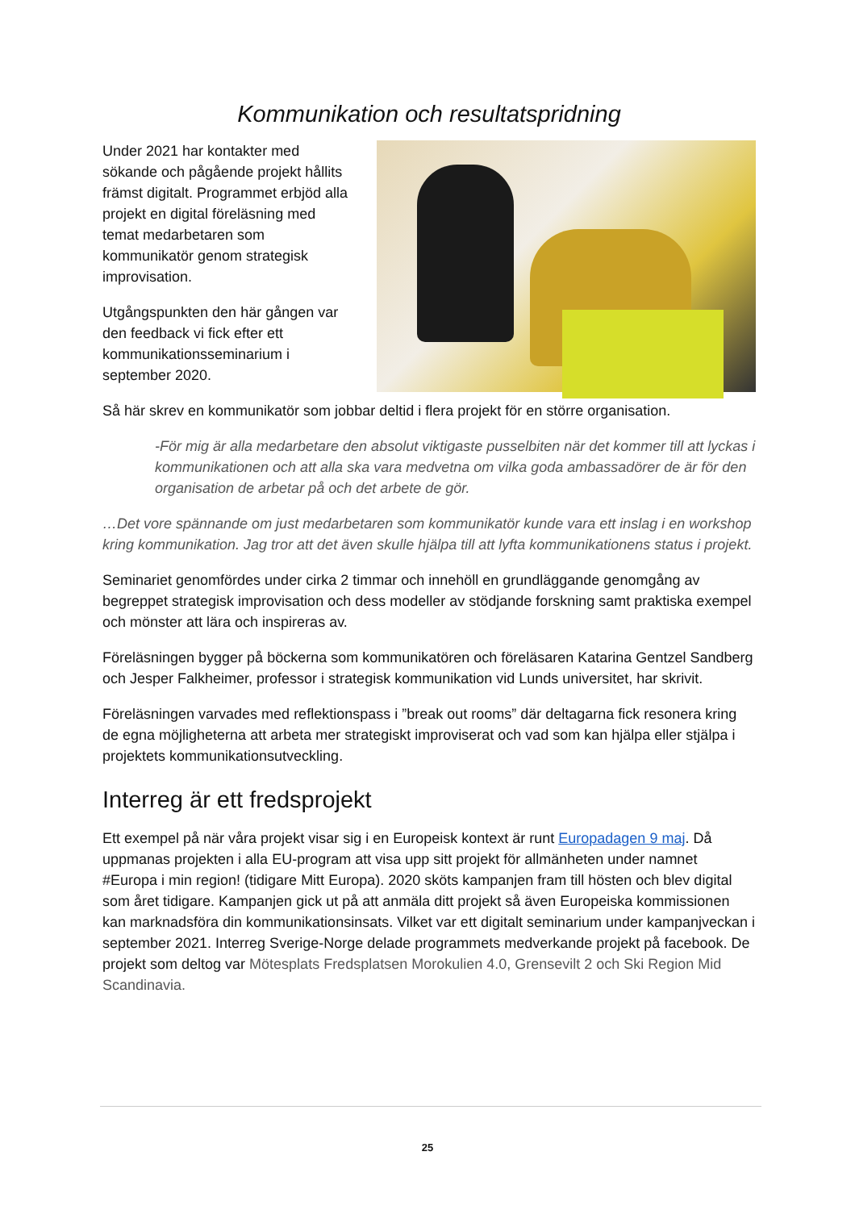Kommunikation och resultatspridning
Under 2021 har kontakter med sökande och pågående projekt hållits främst digitalt. Programmet erbjöd alla projekt en digital föreläsning med temat medarbetaren som kommunikatör genom strategisk improvisation.
Utgångspunkten den här gången var den feedback vi fick efter ett kommunikationsseminarium i september 2020.
Så här skrev en kommunikatör som jobbar deltid i flera projekt för en större organisation.
-För mig är alla medarbetare den absolut viktigaste pusselbiten när det kommer till att lyckas i kommunikationen och att alla ska vara medvetna om vilka goda ambassadörer de är för den organisation de arbetar på och det arbete de gör.
…Det vore spännande om just medarbetaren som kommunikatör kunde vara ett inslag i en workshop kring kommunikation. Jag tror att det även skulle hjälpa till att lyfta kommunikationens status i projekt.
Seminariet genomfördes under cirka 2 timmar och innehöll en grundläggande genomgång av begreppet strategisk improvisation och dess modeller av stödjande forskning samt praktiska exempel och mönster att lära och inspireras av.
Föreläsningen bygger på böckerna som kommunikatören och föreläsaren Katarina Gentzel Sandberg och Jesper Falkheimer, professor i strategisk kommunikation vid Lunds universitet, har skrivit.
Föreläsningen varvades med reflektionspass i ”break out rooms” där deltagarna fick resonera kring de egna möjligheterna att arbeta mer strategiskt improviserat och vad som kan hjälpa eller stjälpa i projektets kommunikationsutveckling.
Interreg är ett fredsprojekt
Ett exempel på när våra projekt visar sig i en Europeisk kontext är runt Europadagen 9 maj. Då uppmanas projekten i alla EU-program att visa upp sitt projekt för allmänheten under namnet #Europa i min region! (tidigare Mitt Europa). 2020 sköts kampanjen fram till hösten och blev digital som året tidigare. Kampanjen gick ut på att anmäla ditt projekt så även Europeiska kommissionen kan marknadsföra din kommunikationsinsats. Vilket var ett digitalt seminarium under kampanjveckan i september 2021. Interreg Sverige-Norge delade programmets medverkande projekt på facebook. De projekt som deltog var Mötesplats Fredsplatsen Morokulien 4.0, Grensevilt 2 och Ski Region Mid Scandinavia.
25